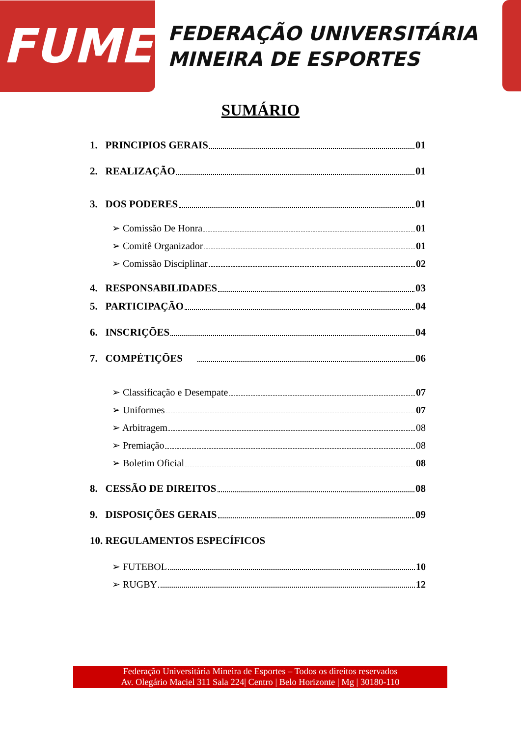FUME
FEDERAÇÃO UNIVERSITÁRIA
MINEIRA DE ESPORTES
SUMÁRIO
1. PRINCIPIOS GERAIS 01
2. REALIZAÇÃO 01
3. DOS PODERES 01
➢ Comissão De Honra 01
➢ Comitê Organizador 01
➢ Comissão Disciplinar 02
4. RESPONSABILIDADES 03
5. PARTICIPAÇÃO 04
6. INSCRIÇÕES 04
7. COMPÉTIÇÕES 06
➢ Classificação e Desempate 07
➢ Uniformes 07
➢ Arbitragem 08
➢ Premiação 08
➢ Boletim Oficial 08
8. CESSÃO DE DIREITOS 08
9. DISPOSIÇÕES GERAIS 09
10. REGULAMENTOS ESPECÍFICOS
➢ FUTEBOL 10
➢ RUGBY 12
Federação Universitária Mineira de Esportes – Todos os direitos reservados
Av. Olegário Maciel 311 Sala 224| Centro | Belo Horizonte | Mg | 30180-110